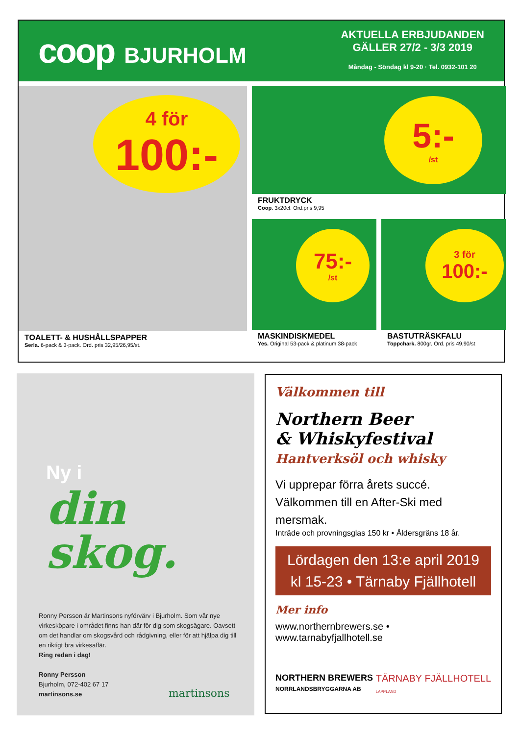coop BJURHOLM
AKTUELLA ERBJUDANDEN
GÄLLER 27/2 - 3/3 2019
Måndag - Söndag kl 9-20 · Tel. 0932-101 20
4 för
100:-
TOALETT- & HUSHÅLLSPAPPER
Serla. 6-pack & 3-pack. Ord. pris 32,95/26,95/st.
5:-
/st
FRUKTDRYCK
Coop. 3x20cl. Ord.pris 9,95
75:-
/st
MASKINDISKMEDEL
Yes. Original 53-pack & platinum 38-pack
3 för
100:-
BASTUTRÄSKFALU
Toppchark. 800gr. Ord. pris 49,90/st
Ny i
din
skog.
Ronny Persson är Martinsons nyförvärv i Bjurholm. Som vår nye virkesköpare i området finns han där för dig som skogsägare. Oavsett om det handlar om skogsvård och rådgivning, eller för att hjälpa dig till en riktigt bra virkesaffär.
Ring redan i dag!
Ronny Persson
Bjurholm, 072-402 67 17
martinsons.se
martinsons
Välkommen till
Northern Beer
& Whiskyfestival
Hantverksöl och whisky
Vi upprepar förra årets succé.
Välkommen till en After-Ski med mersmak.
Inträde och provningsglas 150 kr • Åldersgräns 18 år.
Lördagen den 13:e april 2019
kl 15-23 • Tärnaby Fjällhotell
Mer info
www.northernbrewers.se • www.tarnabyfjallhotell.se
NORTHERN BREWERS
NORRLANDSBRYGGARNA AB
TÄRNABY FJÄLLHOTELL
LAPPLAND